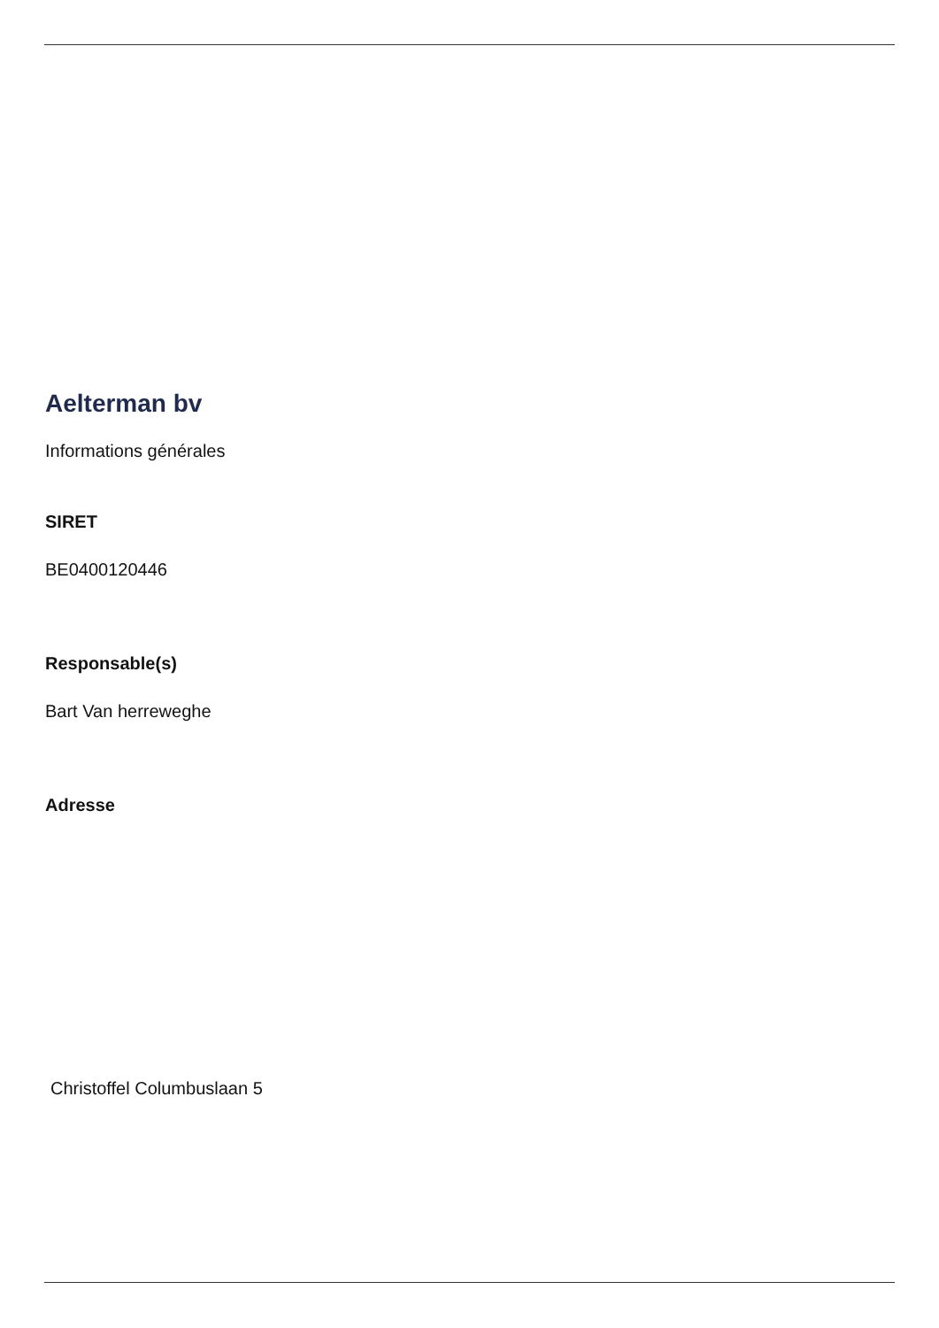Aelterman bv
Informations générales
SIRET
BE0400120446
Responsable(s)
Bart Van herreweghe
Adresse
Christoffel Columbuslaan 5